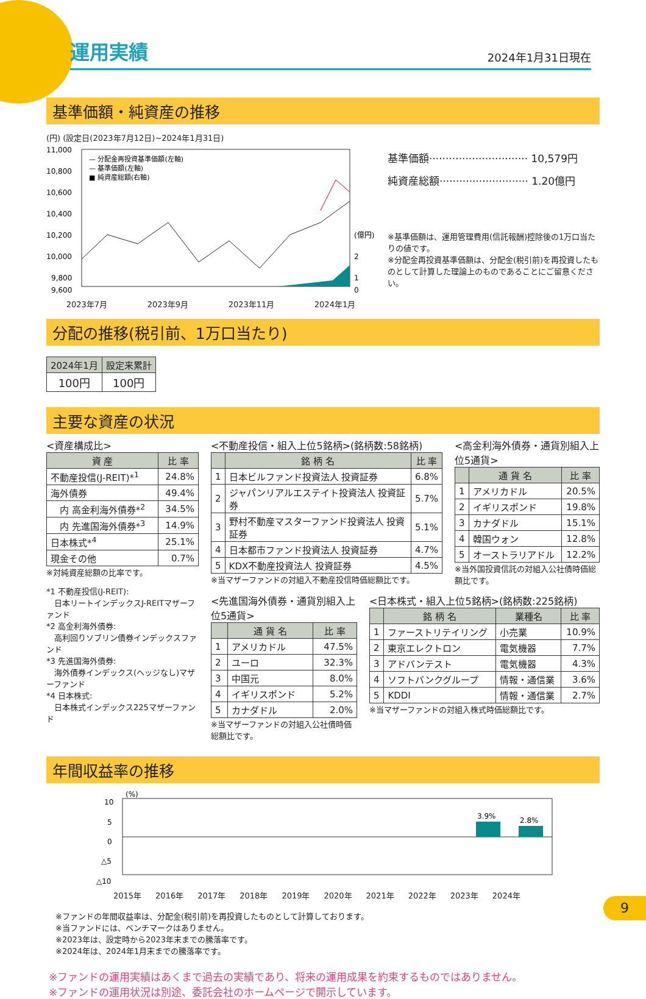運用実績
2024年1月31日現在
基準価額・純資産の推移
(円) (設定日(2023年7月12日)~2024年1月31日)
11,000
10,800
10,600
10,400
10,200
10,000
9,800
9,600
(億円)
2
1
0
— 分配金再投資基準価額(左軸)
— 基準価額(左軸)
■ 純資産総額(右軸)
2023年7月 2023年9月 2023年11月 2024年1月
基準価額······························ 10,579円
純資産総額··························· 1.20億円
※基準価額は、運用管理費用(信託報酬)控除後の1万口当たりの値です。
※分配金再投資基準価額は、分配金(税引前)を再投資したものとして計算した理論上のものであることにご留意ください。
分配の推移(税引前、1万口当たり)
| 2024年1月 | 設定来累計 |
| --- | --- |
| 100円 | 100円 |
主要な資産の状況
<資産構成比>
| 資 産 | 比 率 |
| --- | --- |
| 不動産投信(J-REIT)*<sup>1</sup> | 24.8% |
| 海外債券 | 49.4% |
| 内 高金利海外債券*<sup>2</sup> | 34.5% |
| 内 先進国海外債券*<sup>3</sup> | 14.9% |
| 日本株式*<sup>4</sup> | 25.1% |
| 現金その他 | 0.7% |
※対純資産総額の比率です。
*1 不動産投信(J-REIT):
　日本リートインデックスJ-REITマザーファンド
*2 高金利海外債券:
　高利回りソブリン債券インデックスファンド
*3 先進国海外債券:
　海外債券インデックス(ヘッジなし)マザーファンド
*4 日本株式:
　日本株式インデックス225マザーファンド
<不動産投信・組入上位5銘柄>(銘柄数:58銘柄)
| | 銘 柄 名 | 比 率 |
| --- | --- | --- |
| 1 | 日本ビルファンド投資法人 投資証券 | 6.8% |
| 2 | ジャパンリアルエステイト投資法人 投資証券 | 5.7% |
| 3 | 野村不動産マスターファンド投資法人 投資証券 | 5.1% |
| 4 | 日本都市ファンド投資法人 投資証券 | 4.7% |
| 5 | KDX不動産投資法人 投資証券 | 4.5% |
※当マザーファンドの対組入不動産投信時価総額比です。
<高金利海外債券・通貨別組入上位5通貨>
| | 通 貨 名 | 比 率 |
| --- | --- | --- |
| 1 | アメリカドル | 20.5% |
| 2 | イギリスポンド | 19.8% |
| 3 | カナダドル | 15.1% |
| 4 | 韓国ウォン | 12.8% |
| 5 | オーストラリアドル | 12.2% |
※当外国投資信託の対組入公社債時価総額比です。
<先進国海外債券・通貨別組入上位5通貨>
| | 通 貨 名 | 比 率 |
| --- | --- | --- |
| 1 | アメリカドル | 47.5% |
| 2 | ユーロ | 32.3% |
| 3 | 中国元 | 8.0% |
| 4 | イギリスポンド | 5.2% |
| 5 | カナダドル | 2.0% |
※当マザーファンドの対組入公社債時価総額比です。
<日本株式・組入上位5銘柄>(銘柄数:225銘柄)
| | 銘 柄 名 | 業種名 | 比 率 |
| --- | --- | --- | --- |
| 1 | ファーストリテイリング | 小売業 | 10.9% |
| 2 | 東京エレクトロン | 電気機器 | 7.7% |
| 3 | アドバンテスト | 電気機器 | 4.3% |
| 4 | ソフトバンクグループ | 情報・通信業 | 3.6% |
| 5 | KDDI | 情報・通信業 | 2.7% |
※当マザーファンドの対組入株式時価総額比です。
年間収益率の推移
(%)
10
5
0
△5
△10
3.9%
2.8%
2015年 2016年 2017年 2018年 2019年 2020年 2021年 2022年 2023年 2024年
※ファンドの年間収益率は、分配金(税引前)を再投資したものとして計算しております。
※当ファンドには、ベンチマークはありません。
※2023年は、設定時から2023年末までの騰落率です。
※2024年は、2024年1月末までの騰落率です。
※ファンドの運用実績はあくまで過去の実績であり、将来の運用成果を約束するものではありません。
※ファンドの運用状況は別途、委託会社のホームページで開示しています。
9